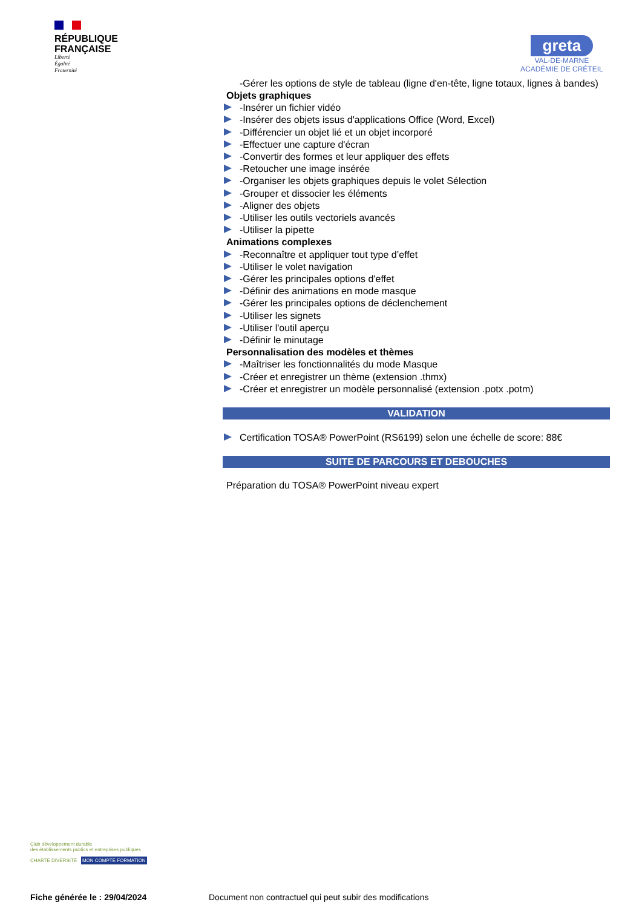RÉPUBLIQUE
FRANÇAISE
Liberté
Égalité
Fraternité
greta
VAL-DE-MARNE
ACADÉMIE DE CRÉTEIL
-Gérer les options de style de tableau (ligne d'en-tête, ligne totaux, lignes à bandes)
Objets graphiques
-Insérer un fichier vidéo
-Insérer des objets issus d'applications Office (Word, Excel)
-Différencier un objet lié et un objet incorporé
-Effectuer une capture d'écran
-Convertir des formes et leur appliquer des effets
-Retoucher une image insérée
-Organiser les objets graphiques depuis le volet Sélection
-Grouper et dissocier les éléments
-Aligner des objets
-Utiliser les outils vectoriels avancés
-Utiliser la pipette
Animations complexes
-Reconnaître et appliquer tout type d’effet
-Utiliser le volet navigation
-Gérer les principales options d'effet
-Définir des animations en mode masque
-Gérer les principales options de déclenchement
-Utiliser les signets
-Utiliser l'outil aperçu
-Définir le minutage
Personnalisation des modèles et thèmes
-Maîtriser les fonctionnalités du mode Masque
-Créer et enregistrer un thème (extension .thmx)
-Créer et enregistrer un modèle personnalisé (extension .potx .potm)
VALIDATION
Certification TOSA® PowerPoint (RS6199) selon une échelle de score: 88€
SUITE DE PARCOURS ET DEBOUCHES
Préparation du TOSA® PowerPoint niveau expert
Club développement durable
des établissements publics et entreprises publiques
CHARTE DIVERSITÉ MON COMPTE FORMATION
Fiche générée le : 29/04/2024
Document non contractuel qui peut subir des modifications